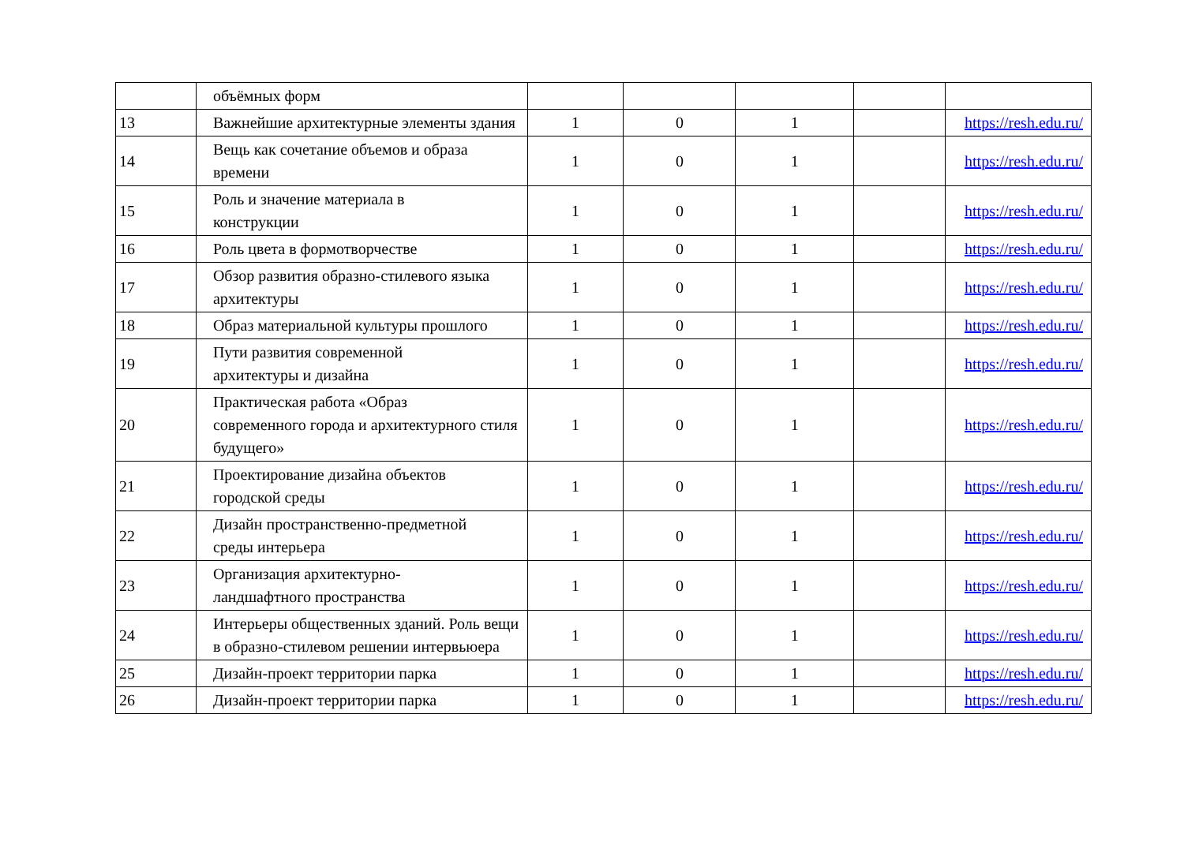| | объёмных форм | | | | | |
| 13 | Важнейшие архитектурные элементы здания | 1 | 0 | 1 | | https://resh.edu.ru/ |
| 14 | Вещь как сочетание объемов и образа времени | 1 | 0 | 1 | | https://resh.edu.ru/ |
| 15 | Роль и значение материала в конструкции | 1 | 0 | 1 | | https://resh.edu.ru/ |
| 16 | Роль цвета в формотворчестве | 1 | 0 | 1 | | https://resh.edu.ru/ |
| 17 | Обзор развития образно-стилевого языка архитектуры | 1 | 0 | 1 | | https://resh.edu.ru/ |
| 18 | Образ материальной культуры прошлого | 1 | 0 | 1 | | https://resh.edu.ru/ |
| 19 | Пути развития современной архитектуры и дизайна | 1 | 0 | 1 | | https://resh.edu.ru/ |
| 20 | Практическая работа «Образ современного города и архитектурного стиля будущего» | 1 | 0 | 1 | | https://resh.edu.ru/ |
| 21 | Проектирование дизайна объектов городской среды | 1 | 0 | 1 | | https://resh.edu.ru/ |
| 22 | Дизайн пространственно-предметной среды интерьера | 1 | 0 | 1 | | https://resh.edu.ru/ |
| 23 | Организация архитектурно- ландшафтного пространства | 1 | 0 | 1 | | https://resh.edu.ru/ |
| 24 | Интерьеры общественных зданий. Роль вещи в образно-стилевом решении интервьюера | 1 | 0 | 1 | | https://resh.edu.ru/ |
| 25 | Дизайн-проект территории парка | 1 | 0 | 1 | | https://resh.edu.ru/ |
| 26 | Дизайн-проект территории парка | 1 | 0 | 1 | | https://resh.edu.ru/ |